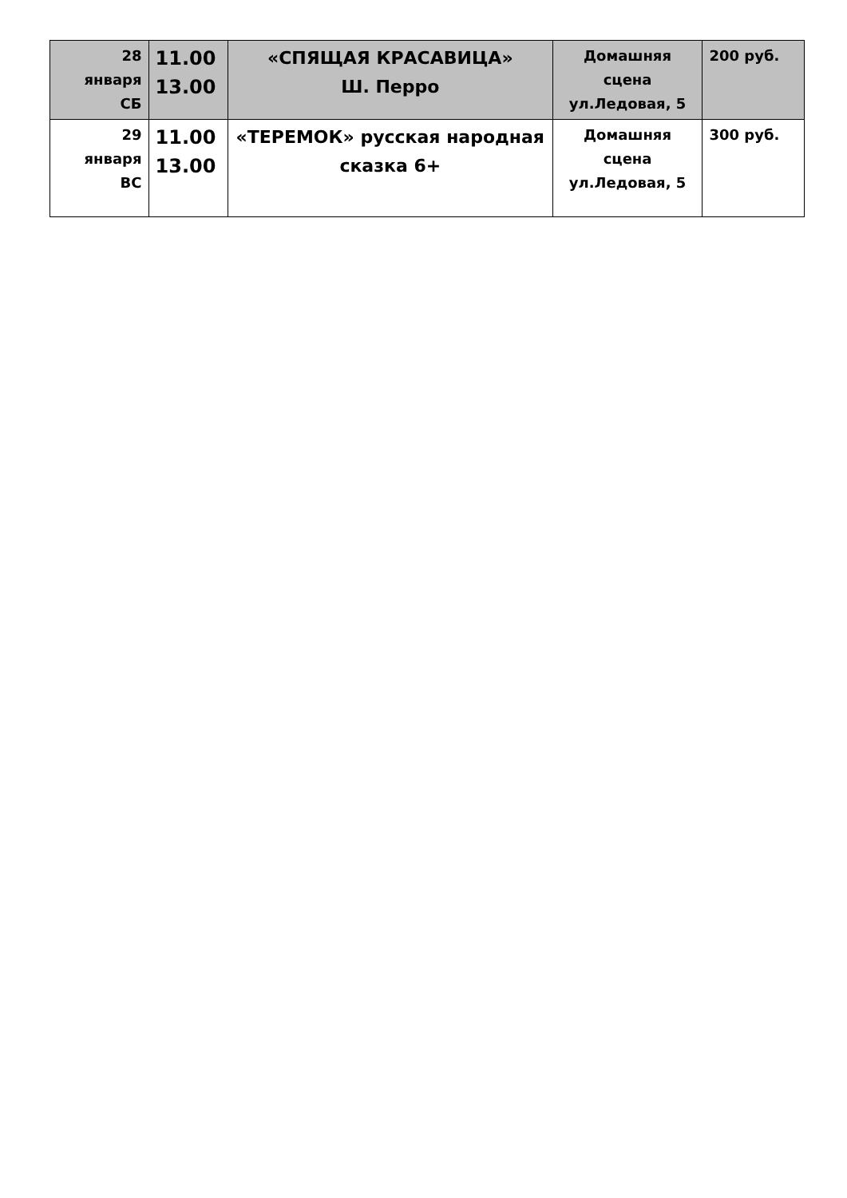| 28 января СБ | 11.00 13.00 | «СПЯЩАЯ КРАСАВИЦА» Ш. Перро | Домашняя сцена ул.Ледовая, 5 | 200 руб. |
| 29 января ВС | 11.00 13.00 | «ТЕРЕМОК» русская народная сказка 6+ | Домашняя сцена ул.Ледовая, 5 | 300 руб. |